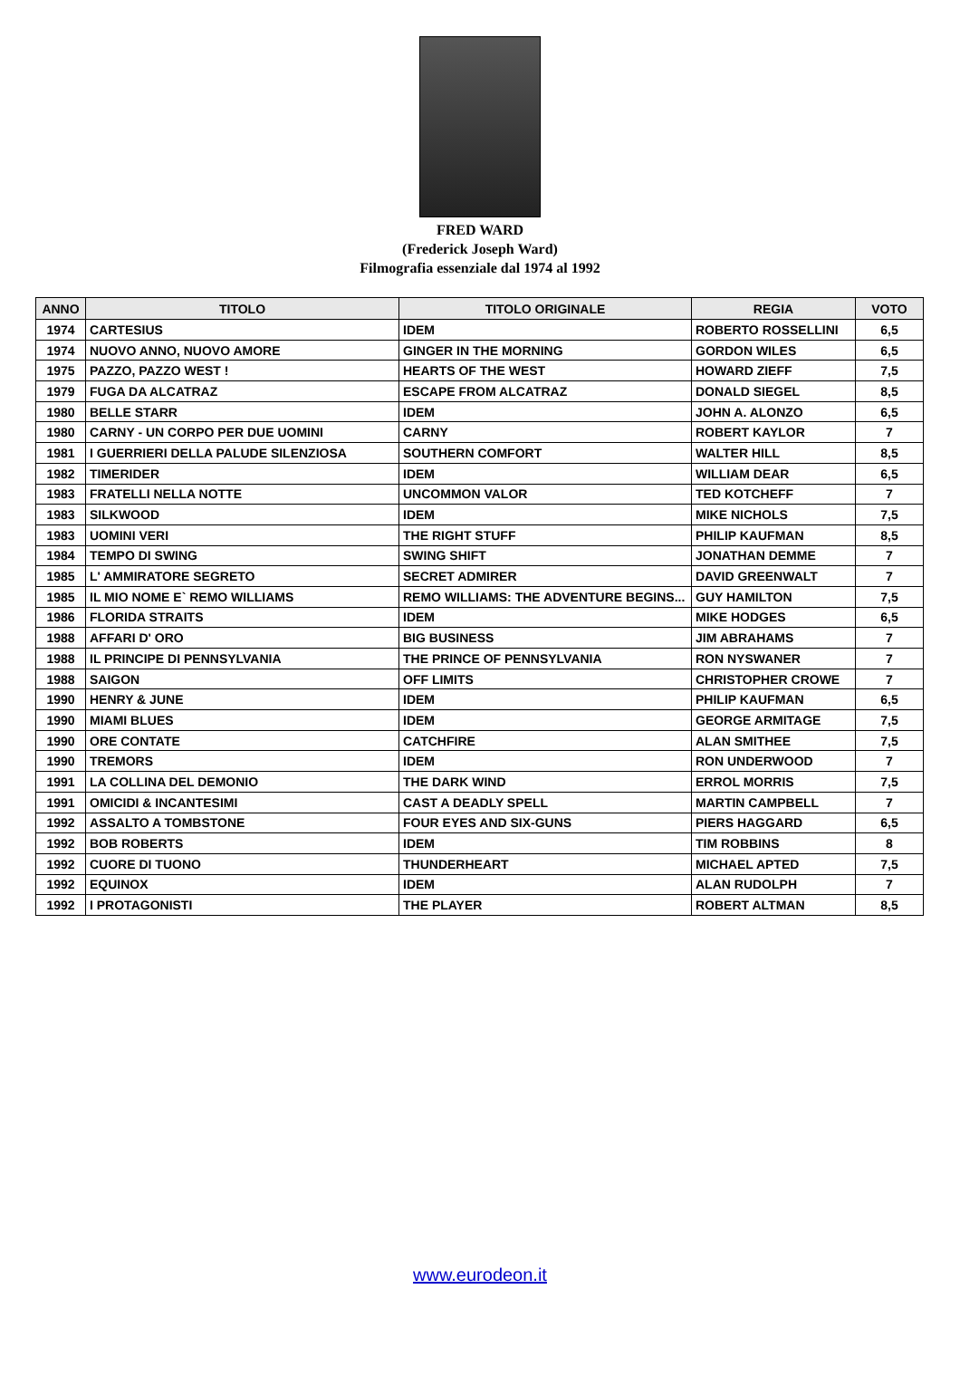FRED WARD
(Frederick Joseph Ward)
Filmografia essenziale dal 1974 al 1992
| ANNO | TITOLO | TITOLO ORIGINALE | REGIA | VOTO |
| --- | --- | --- | --- | --- |
| 1974 | CARTESIUS | IDEM | ROBERTO ROSSELLINI | 6,5 |
| 1974 | NUOVO ANNO, NUOVO AMORE | GINGER IN THE MORNING | GORDON WILES | 6,5 |
| 1975 | PAZZO, PAZZO WEST ! | HEARTS OF THE WEST | HOWARD ZIEFF | 7,5 |
| 1979 | FUGA DA ALCATRAZ | ESCAPE FROM ALCATRAZ | DONALD SIEGEL | 8,5 |
| 1980 | BELLE STARR | IDEM | JOHN A. ALONZO | 6,5 |
| 1980 | CARNY - UN CORPO PER DUE UOMINI | CARNY | ROBERT KAYLOR | 7 |
| 1981 | I GUERRIERI DELLA PALUDE SILENZIOSA | SOUTHERN COMFORT | WALTER HILL | 8,5 |
| 1982 | TIMERIDER | IDEM | WILLIAM DEAR | 6,5 |
| 1983 | FRATELLI NELLA NOTTE | UNCOMMON VALOR | TED KOTCHEFF | 7 |
| 1983 | SILKWOOD | IDEM | MIKE NICHOLS | 7,5 |
| 1983 | UOMINI VERI | THE RIGHT STUFF | PHILIP KAUFMAN | 8,5 |
| 1984 | TEMPO DI SWING | SWING SHIFT | JONATHAN DEMME | 7 |
| 1985 | L' AMMIRATORE SEGRETO | SECRET ADMIRER | DAVID GREENWALT | 7 |
| 1985 | IL MIO NOME E` REMO WILLIAMS | REMO WILLIAMS: THE ADVENTURE BEGINS... | GUY HAMILTON | 7,5 |
| 1986 | FLORIDA STRAITS | IDEM | MIKE HODGES | 6,5 |
| 1988 | AFFARI D' ORO | BIG BUSINESS | JIM ABRAHAMS | 7 |
| 1988 | IL PRINCIPE DI PENNSYLVANIA | THE PRINCE OF PENNSYLVANIA | RON NYSWANER | 7 |
| 1988 | SAIGON | OFF LIMITS | CHRISTOPHER CROWE | 7 |
| 1990 | HENRY & JUNE | IDEM | PHILIP KAUFMAN | 6,5 |
| 1990 | MIAMI BLUES | IDEM | GEORGE ARMITAGE | 7,5 |
| 1990 | ORE CONTATE | CATCHFIRE | ALAN SMITHEE | 7,5 |
| 1990 | TREMORS | IDEM | RON UNDERWOOD | 7 |
| 1991 | LA COLLINA DEL DEMONIO | THE DARK WIND | ERROL MORRIS | 7,5 |
| 1991 | OMICIDI & INCANTESIMI | CAST A DEADLY SPELL | MARTIN CAMPBELL | 7 |
| 1992 | ASSALTO A TOMBSTONE | FOUR EYES AND SIX-GUNS | PIERS HAGGARD | 6,5 |
| 1992 | BOB ROBERTS | IDEM | TIM ROBBINS | 8 |
| 1992 | CUORE DI TUONO | THUNDERHEART | MICHAEL APTED | 7,5 |
| 1992 | EQUINOX | IDEM | ALAN RUDOLPH | 7 |
| 1992 | I PROTAGONISTI | THE PLAYER | ROBERT ALTMAN | 8,5 |
www.eurodeon.it